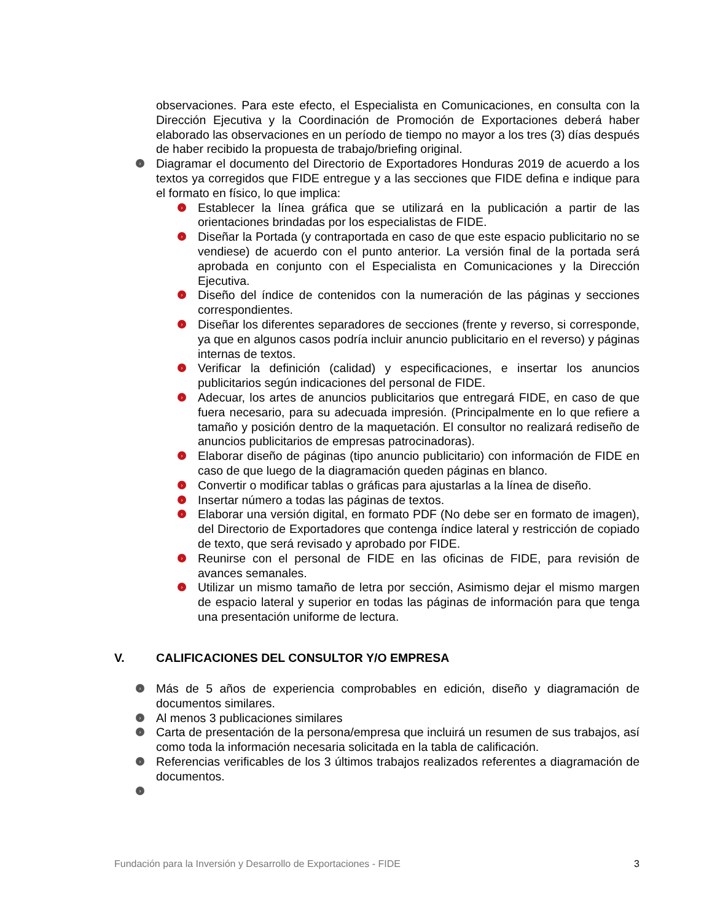observaciones. Para este efecto, el Especialista en Comunicaciones, en consulta con la Dirección Ejecutiva y la Coordinación de Promoción de Exportaciones deberá haber elaborado las observaciones en un período de tiempo no mayor a los tres (3) días después de haber recibido la propuesta de trabajo/briefing original.
› Diagramar el documento del Directorio de Exportadores Honduras 2019 de acuerdo a los textos ya corregidos que FIDE entregue y a las secciones que FIDE defina e indique para el formato en físico, lo que implica:
› Establecer la línea gráfica que se utilizará en la publicación a partir de las orientaciones brindadas por los especialistas de FIDE.
› Diseñar la Portada (y contraportada en caso de que este espacio publicitario no se vendiese) de acuerdo con el punto anterior. La versión final de la portada será aprobada en conjunto con el Especialista en Comunicaciones y la Dirección Ejecutiva.
› Diseño del índice de contenidos con la numeración de las páginas y secciones correspondientes.
› Diseñar los diferentes separadores de secciones (frente y reverso, si corresponde, ya que en algunos casos podría incluir anuncio publicitario en el reverso) y páginas internas de textos.
› Verificar la definición (calidad) y especificaciones, e insertar los anuncios publicitarios según indicaciones del personal de FIDE.
› Adecuar, los artes de anuncios publicitarios que entregará FIDE, en caso de que fuera necesario, para su adecuada impresión. (Principalmente en lo que refiere a tamaño y posición dentro de la maquetación. El consultor no realizará rediseño de anuncios publicitarios de empresas patrocinadoras).
› Elaborar diseño de páginas (tipo anuncio publicitario) con información de FIDE en caso de que luego de la diagramación queden páginas en blanco.
› Convertir o modificar tablas o gráficas para ajustarlas a la línea de diseño.
› Insertar número a todas las páginas de textos.
› Elaborar una versión digital, en formato PDF (No debe ser en formato de imagen), del Directorio de Exportadores que contenga índice lateral y restricción de copiado de texto, que será revisado y aprobado por FIDE.
› Reunirse con el personal de FIDE en las oficinas de FIDE, para revisión de avances semanales.
› Utilizar un mismo tamaño de letra por sección, Asimismo dejar el mismo margen de espacio lateral y superior en todas las páginas de información para que tenga una presentación uniforme de lectura.
V. CALIFICACIONES DEL CONSULTOR Y/O EMPRESA
› Más de 5 años de experiencia comprobables en edición, diseño y diagramación de documentos similares.
› Al menos 3 publicaciones similares
› Carta de presentación de la persona/empresa que incluirá un resumen de sus trabajos, así como toda la información necesaria solicitada en la tabla de calificación.
› Referencias verificables de los 3 últimos trabajos realizados referentes a diagramación de documentos.
›
Fundación para la Inversión y Desarrollo de Exportaciones - FIDE 3